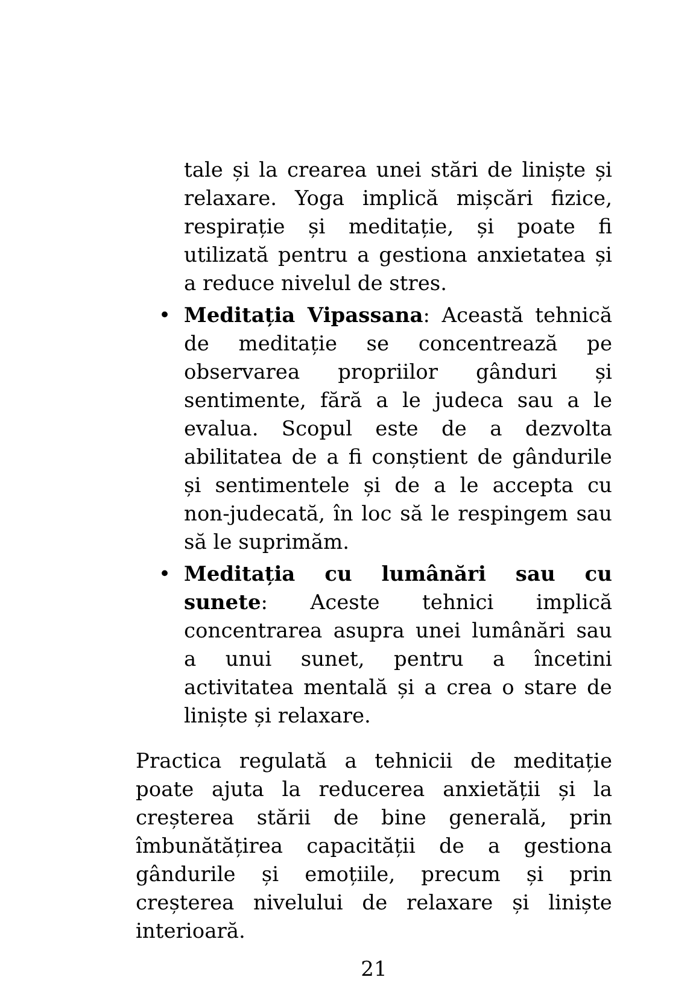tale și la crearea unei stări de liniște și relaxare. Yoga implică mișcări fizice, respirație și meditație, și poate fi utilizată pentru a gestiona anxietatea și a reduce nivelul de stres.
• Meditația Vipassana: Această tehnică de meditație se concentrează pe observarea propriilor gânduri și sentimente, fără a le judeca sau a le evalua. Scopul este de a dezvolta abilitatea de a fi conștient de gândurile și sentimentele și de a le accepta cu non-judecată, în loc să le respingem sau să le suprimăm.
• Meditația cu lumânări sau cu sunete: Aceste tehnici implică concentrarea asupra unei lumânări sau a unui sunet, pentru a încetini activitatea mentală și a crea o stare de liniște și relaxare.
Practica regulată a tehnicii de meditație poate ajuta la reducerea anxietății și la creșterea stării de bine generală, prin îmbunătățirea capacității de a gestiona gândurile și emoțiile, precum și prin creșterea nivelului de relaxare și liniște interioară.
21